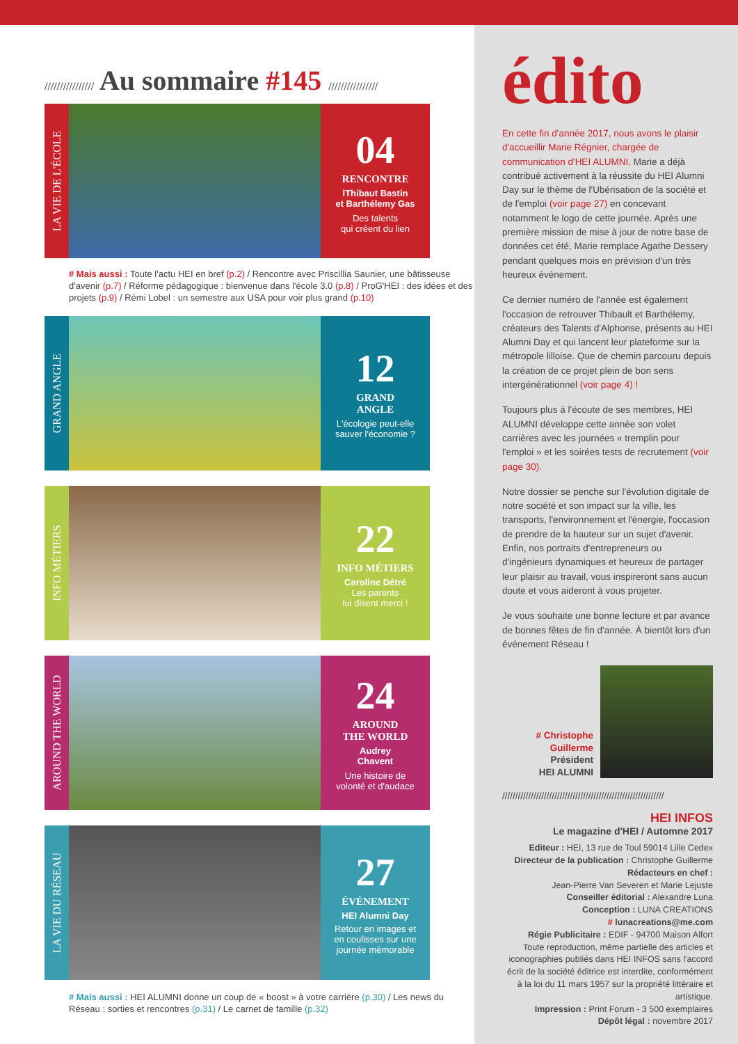//////////////// Au sommaire #145 ////////////////
LA VIE DE L'ÉCOLE
04
RENCONTRE
lThibaut Bastin
et Barthélemy Gas
Des talents
qui créent du lien
# Mais aussi : Toute l'actu HEI en bref (p.2) / Rencontre avec Priscillia Saunier, une bâtisseuse d'avenir (p.7) / Réforme pédagogique : bienvenue dans l'école 3.0 (p.8) / ProG'HEI : des idées et des projets (p.9) / Rémi Lobel : un semestre aux USA pour voir plus grand (p.10)
GRAND ANGLE
12
GRAND
ANGLE
L'écologie peut-elle
sauver l'économie ?
INFO MÉTIERS
22
INFO MÉTIERS
Caroline Détré
Les parents
lui disent merci !
AROUND THE WORLD
24
AROUND
THE WORLD
Audrey
Chavent
Une histoire de
volonté et d'audace
LA VIE DU RÉSEAU
27
ÉVÉNEMENT
HEI Alumni Day
Retour en images et
en coulisses sur une
journée mémorable
# Mais aussi : HEI ALUMNI donne un coup de « boost » à votre carrière (p.30) / Les news du Réseau : sorties et rencontres (p.31) / Le carnet de famille (p.32)
édito
En cette fin d'année 2017, nous avons le plaisir d'accueillir Marie Régnier, chargée de communication d'HEI ALUMNI. Marie a déjà contribué activement à la réussite du HEI Alumni Day sur le thème de l'Ubérisation de la société et de l'emploi (voir page 27) en concevant notamment le logo de cette journée. Après une première mission de mise à jour de notre base de données cet été, Marie remplace Agathe Dessery pendant quelques mois en prévision d'un très heureux événement.
Ce dernier numéro de l'année est également l'occasion de retrouver Thibault et Barthélemy, créateurs des Talents d'Alphonse, présents au HEI Alumni Day et qui lancent leur plateforme sur la métropole lilloise. Que de chemin parcouru depuis la création de ce projet plein de bon sens intergénérationnel (voir page 4) !
Toujours plus à l'écoute de ses membres, HEI ALUMNI développe cette année son volet carrières avec les journées « tremplin pour l'emploi » et les soirées tests de recrutement (voir page 30).
Notre dossier se penche sur l'évolution digitale de notre société et son impact sur la ville, les transports, l'environnement et l'énergie, l'occasion de prendre de la hauteur sur un sujet d'avenir. Enfin, nos portraits d'entrepreneurs ou d'ingénieurs dynamiques et heureux de partager leur plaisir au travail, vous inspireront sans aucun doute et vous aideront à vous projeter.
Je vous souhaite une bonne lecture et par avance de bonnes fêtes de fin d'année. À bientôt lors d'un événement Réseau !
# Christophe
Guillerme
Président
HEI ALUMNI
//////////////////////////////////////////////////////////////
HEI INFOS
Le magazine d'HEI / Automne 2017
Editeur : HEI, 13 rue de Toul 59014 Lille Cedex
Directeur de la publication : Christophe Guillerme
Rédacteurs en chef :
Jean-Pierre Van Severen et Marie Lejuste
Conseiller éditorial : Alexandre Luna
Conception : LUNA CREATIONS
# lunacreations@me.com
Régie Publicitaire : EDIF - 94700 Maison Alfort
Toute reproduction, même partielle des articles et iconographies publiés dans HEI INFOS sans l'accord écrit de la société éditrice est interdite, conformément à la loi du 11 mars 1957 sur la propriété littéraire et artistique.
Impression : Print Forum - 3 500 exemplaires
Dépôt légal : novembre 2017